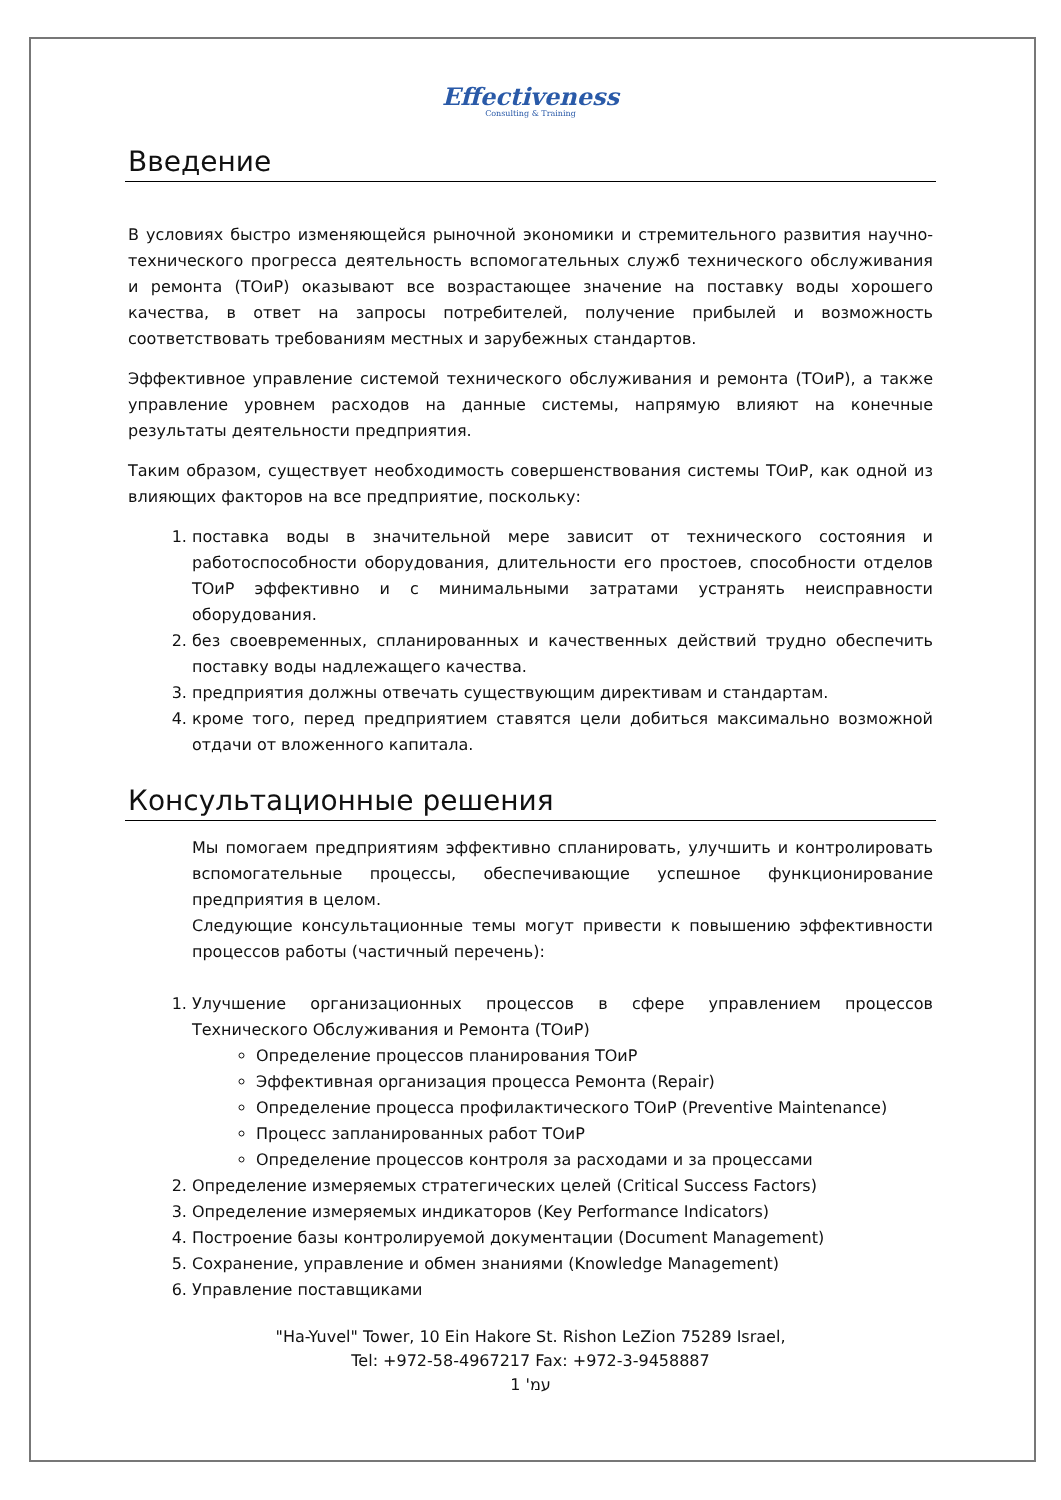Effectiveness
Consulting & Training
Введение
В условиях быстро изменяющейся рыночной экономики и стремительного развития научно-технического прогресса деятельность вспомогательных служб технического обслуживания и ремонта (ТОиР) оказывают все возрастающее значение на поставку воды хорошего качества, в ответ на запросы потребителей, получение прибылей и возможность соответствовать требованиям местных и зарубежных стандартов.
Эффективное управление системой технического обслуживания и ремонта (ТОиР), а также управление уровнем расходов на данные системы, напрямую влияют на конечные результаты деятельности предприятия.
Таким образом, существует необходимость совершенствования системы ТОиР, как одной из влияющих факторов на все предприятие, поскольку:
1. поставка воды в значительной мере зависит от технического состояния и работоспособности оборудования, длительности его простоев, способности отделов ТОиР эффективно и с минимальными затратами устранять неисправности оборудования.
2. без своевременных, спланированных и качественных действий трудно обеспечить поставку воды надлежащего качества.
3. предприятия должны отвечать существующим директивам и стандартам.
4. кроме того, перед предприятием ставятся цели добиться максимально возможной отдачи от вложенного капитала.
Консультационные решения
Мы помогаем предприятиям эффективно спланировать, улучшить и контролировать вспомогательные процессы, обеспечивающие успешное функционирование предприятия в целом.
Следующие консультационные темы могут привести к повышению эффективности процессов работы (частичный перечень):
1. Улучшение организационных процессов в сфере управлением процессов Технического Обслуживания и Ремонта (ТОиР)
Определение процессов планирования ТОиР
Эффективная организация процесса Ремонта (Repair)
Определение процесса профилактического ТОиР (Preventive Maintenance)
Процесс запланированных работ ТОиР
Определение процессов контроля за расходами и за процессами
2. Определение измеряемых стратегических целей (Critical Success Factors)
3. Определение измеряемых индикаторов (Key Performance Indicators)
4. Построение базы контролируемой документации (Document Management)
5. Сохранение, управление и обмен знаниями (Knowledge Management)
6. Управление поставщиками
"Ha-Yuvel" Tower, 10 Ein Hakore St. Rishon LeZion 75289 Israel,
Tel: +972-58-4967217 Fax: +972-3-9458887
עמ' 1